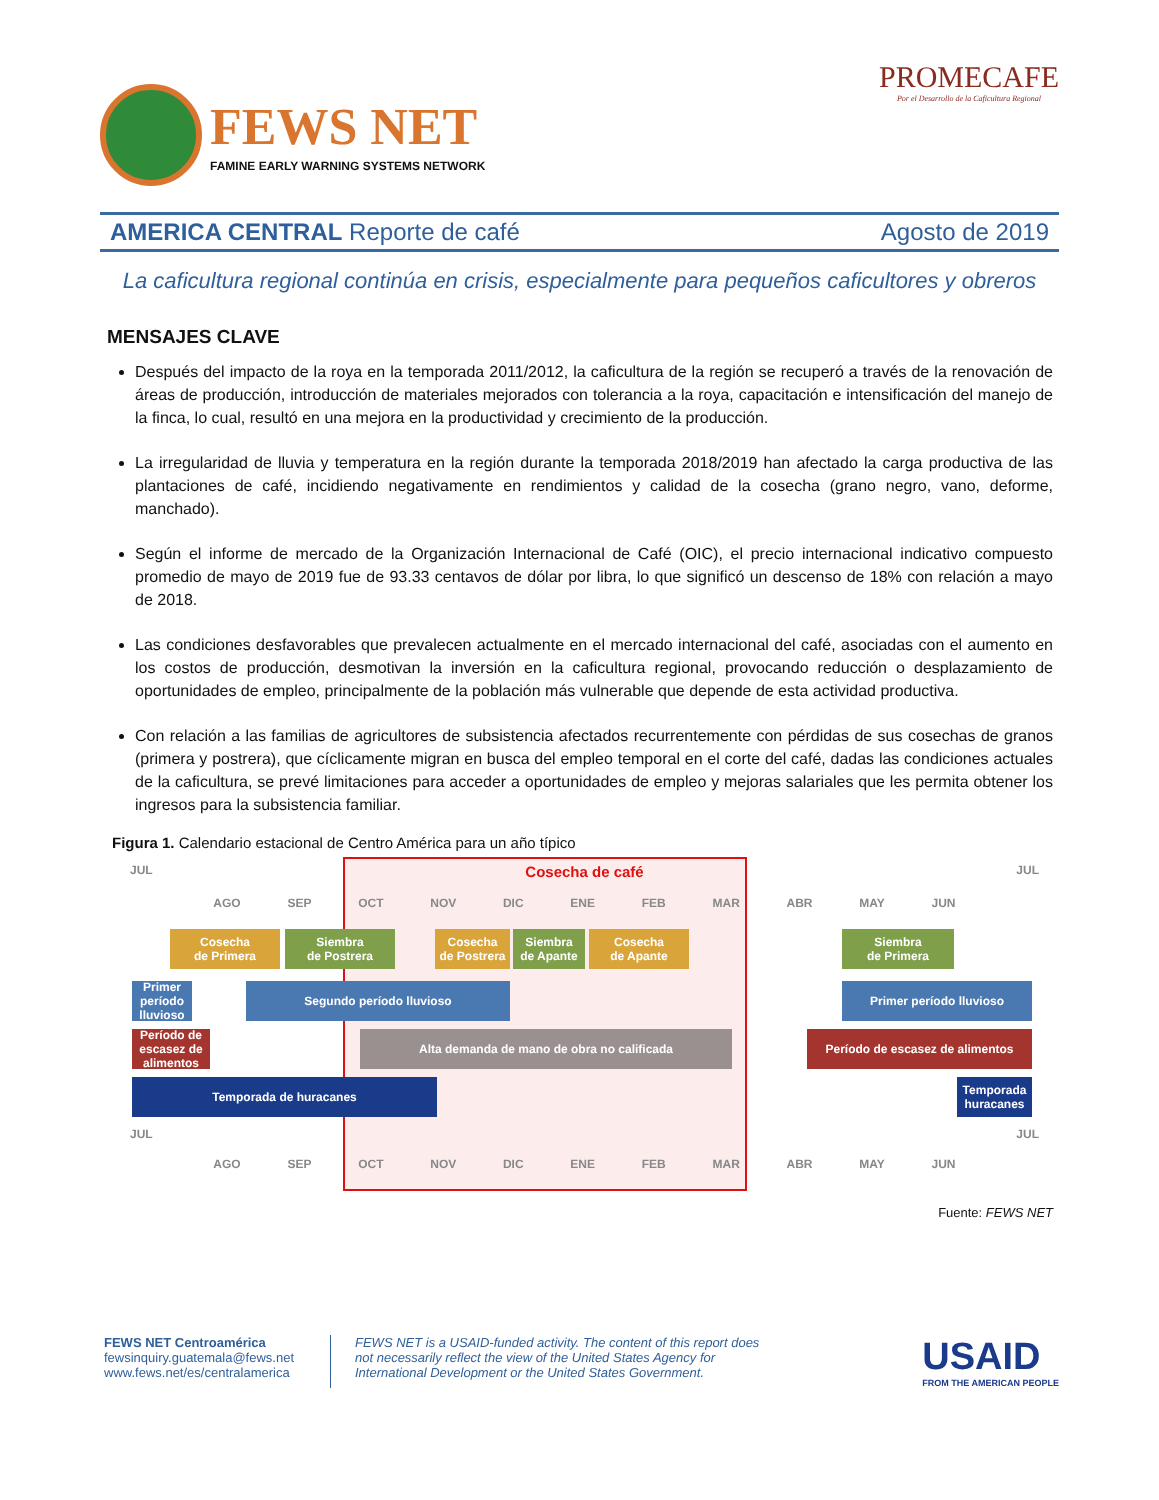FEWS NET
FAMINE EARLY WARNING SYSTEMS NETWORK
PROMECAFE
Por el Desarrollo de la Caficultura Regional
AMERICA CENTRAL Reporte de café Agosto de 2019
La caficultura regional continúa en crisis, especialmente para pequeños caficultores y obreros
MENSAJES CLAVE
Después del impacto de la roya en la temporada 2011/2012, la caficultura de la región se recuperó a través de la renovación de áreas de producción, introducción de materiales mejorados con tolerancia a la roya, capacitación e intensificación del manejo de la finca, lo cual, resultó en una mejora en la productividad y crecimiento de la producción.
La irregularidad de lluvia y temperatura en la región durante la temporada 2018/2019 han afectado la carga productiva de las plantaciones de café, incidiendo negativamente en rendimientos y calidad de la cosecha (grano negro, vano, deforme, manchado).
Según el informe de mercado de la Organización Internacional de Café (OIC), el precio internacional indicativo compuesto promedio de mayo de 2019 fue de 93.33 centavos de dólar por libra, lo que significó un descenso de 18% con relación a mayo de 2018.
Las condiciones desfavorables que prevalecen actualmente en el mercado internacional del café, asociadas con el aumento en los costos de producción, desmotivan la inversión en la caficultura regional, provocando reducción o desplazamiento de oportunidades de empleo, principalmente de la población más vulnerable que depende de esta actividad productiva.
Con relación a las familias de agricultores de subsistencia afectados recurrentemente con pérdidas de sus cosechas de granos (primera y postrera), que cíclicamente migran en busca del empleo temporal en el corte del café, dadas las condiciones actuales de la caficultura, se prevé limitaciones para acceder a oportunidades de empleo y mejoras salariales que les permita obtener los ingresos para la subsistencia familiar.
Figura 1. Calendario estacional de Centro América para un año típico
JUL Cosecha de café JUL
AGO SEP OCT NOV DIC ENE FEB MAR ABR MAY JUN
Cosecha
de Primera
Siembra
de Postrera
Cosecha
de Postrera
Siembra
de Apante
Cosecha
de Apante
Siembra
de Primera
Primer período lluvioso
Segundo período lluvioso Primer período lluvioso
Período de escasez de alimentos
Alta demanda de mano de obra no calificada Período de escasez de alimentos
Temporada de huracanes
Temporada huracanes
JUL JUL
AGO SEP OCT NOV DIC ENE FEB MAR ABR MAY JUN
Fuente: FEWS NET
FEWS NET Centroamérica
fewsinquiry.guatemala@fews.net
www.fews.net/es/centralamerica
FEWS NET is a USAID-funded activity. The content of this report does not necessarily reflect the view of the United States Agency for International Development or the United States Government.
USAID
FROM THE AMERICAN PEOPLE